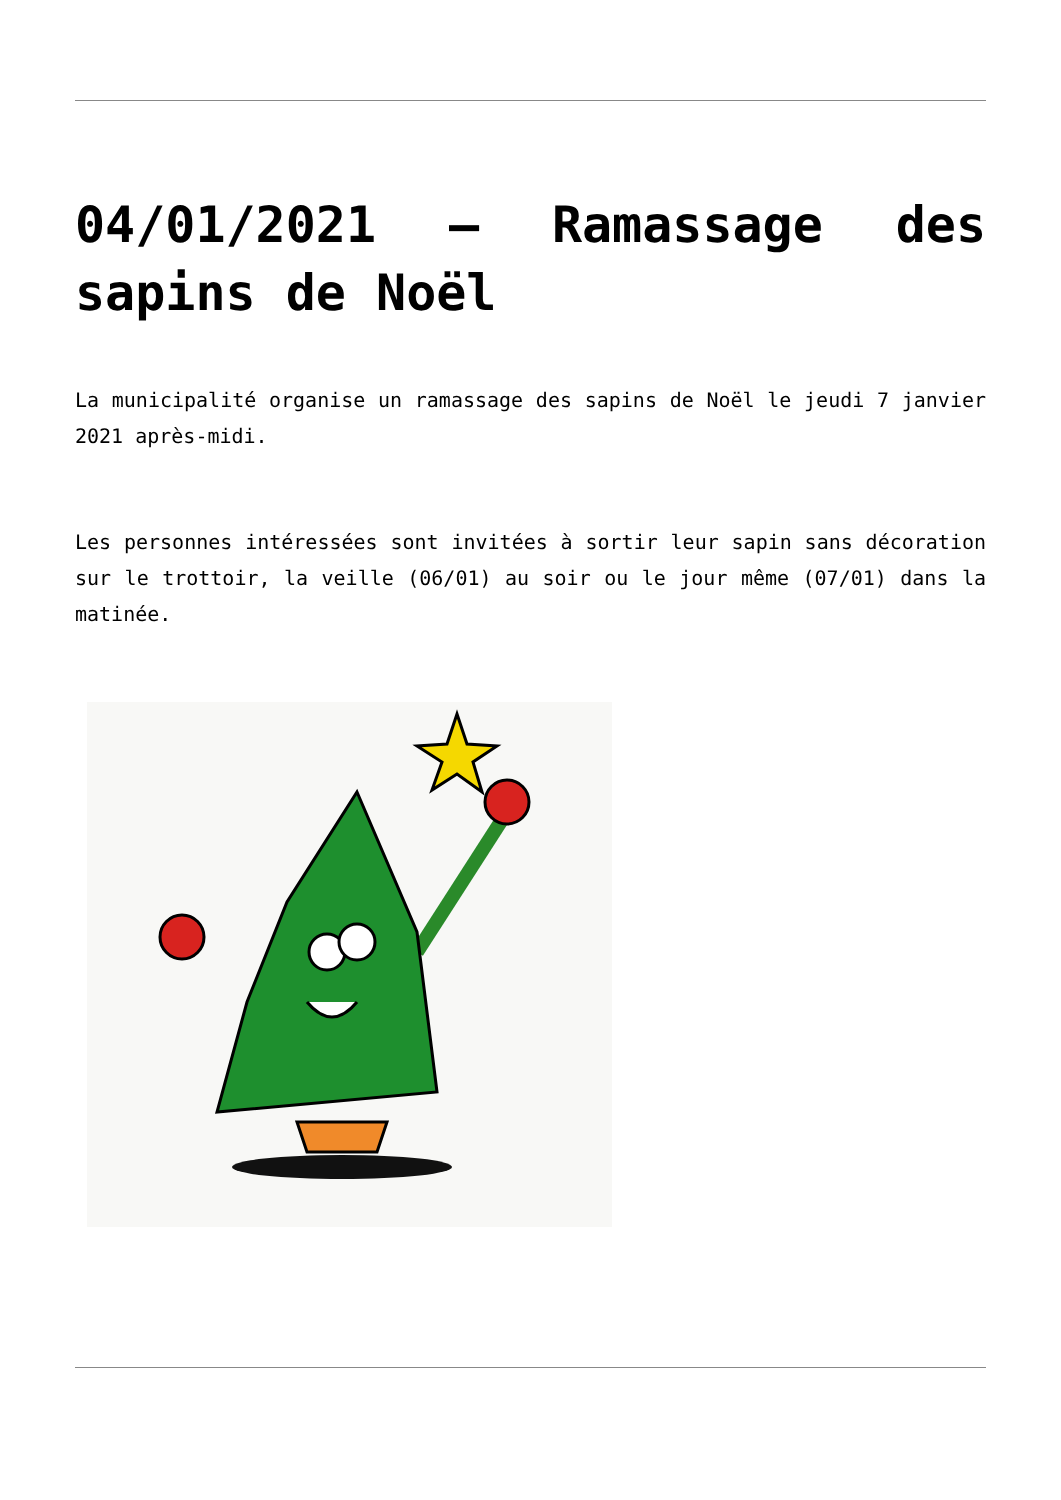04/01/2021 – Ramassage des sapins de Noël
La municipalité organise un ramassage des sapins de Noël le jeudi 7 janvier 2021 après-midi.
Les personnes intéressées sont invitées à sortir leur sapin sans décoration sur le trottoir, la veille (06/01) au soir ou le jour même (07/01) dans la matinée.